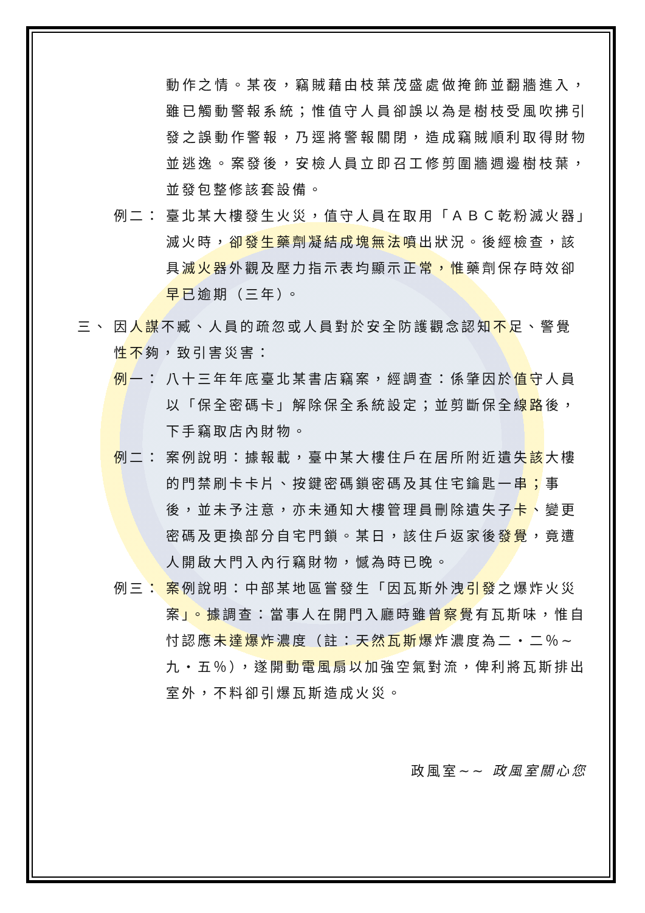動作之情。某夜，竊賊藉由枝葉茂盛處做掩飾並翻牆進入，雖已觸動警報系統；惟值守人員卻誤以為是樹枝受風吹拂引發之誤動作警報，乃逕將警報關閉，造成竊賊順利取得財物並逃逸。案發後，安檢人員立即召工修剪圍牆週邊樹枝葉，並發包整修該套設備。
例二： 臺北某大樓發生火災，值守人員在取用「ＡＢＣ乾粉滅火器」滅火時，卻發生藥劑凝結成塊無法噴出狀況。後經檢查，該具滅火器外觀及壓力指示表均顯示正常，惟藥劑保存時效卻早已逾期（三年）。
三、 因人謀不臧、人員的疏忽或人員對於安全防護觀念認知不足、警覺性不夠，致引害災害：
例一： 八十三年年底臺北某書店竊案，經調查：係肇因於值守人員以「保全密碼卡」解除保全系統設定；並剪斷保全線路後，下手竊取店內財物。
例二： 案例說明：據報載，臺中某大樓住戶在居所附近遺失該大樓的門禁刷卡卡片、按鍵密碼鎖密碼及其住宅鑰匙一串；事後，並未予注意，亦未通知大樓管理員刪除遺失子卡、變更密碼及更換部分自宅門鎖。某日，該住戶返家後發覺，竟遭人開啟大門入內行竊財物，憾為時已晚。
例三： 案例說明：中部某地區嘗發生「因瓦斯外洩引發之爆炸火災案」。據調查：當事人在開門入廳時雖曾察覺有瓦斯味，惟自忖認應未達爆炸濃度（註：天然瓦斯爆炸濃度為二・二％~九・五％），遂開動電風扇以加強空氣對流，俾利將瓦斯排出室外，不料卻引爆瓦斯造成火災。
政風室~~ 政風室關心您